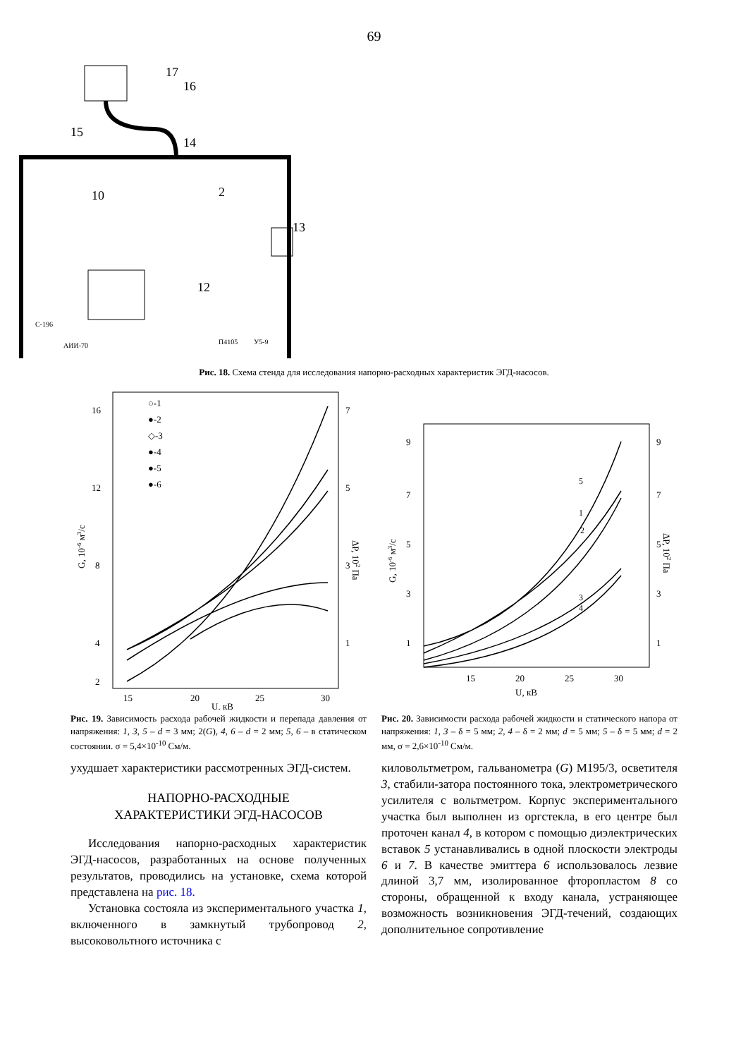69
17
16
15
14
2
10
13
12
С-196
АИИ-70
П4105
У5-9
Рис. 18. Схема стенда для исследования напорно-расходных характеристик ЭГД-насосов.
16
12
8
4
2
7
5
3
1
15
20
25
30
U, кВ
G, 10-6 м3/с
ΔP, 102 Па
○-1
●-2
◇-3
●-4
●-5
●-6
Рис. 19. Зависимость расхода рабочей жидкости и перепада давления от напряжения: 1, 3, 5 – d = 3 мм; 2(G), 4, 6 – d = 2 мм; 5, 6 – в статическом состоянии. σ = 5,4×10<sup>-10</sup> См/м.
9
7
5
3
1
9
7
5
3
1
15
20
25
30
U, кВ
G, 10-6 м3/с
ΔP, 102 Па
5
1
2
3
4
Рис. 20. Зависимости расхода рабочей жидкости и статического напора от напряжения: 1, 3 – δ = 5 мм; 2, 4 – δ = 2 мм; d = 5 мм; 5 – δ = 5 мм; d = 2 мм, σ = 2,6×10<sup>-10</sup> См/м.
ухудшает характеристики рассмотренных ЭГД-систем.
НАПОРНО-РАСХОДНЫЕ
ХАРАКТЕРИСТИКИ ЭГД-НАСОСОВ
Исследования напорно-расходных характеристик ЭГД-насосов, разработанных на основе полученных результатов, проводились на установке, схема которой представлена на рис. 18.
Установка состояла из экспериментального участка 1, включенного в замкнутый трубопровод 2, высоковольтного источника с
киловольтметром, гальванометра (G) М195/3, осветителя 3, стабили-затора постоянного тока, электрометрического усилителя с вольтметром. Корпус экспериментального участка был выполнен из оргстекла, в его центре был проточен канал 4, в котором с помощью диэлектрических вставок 5 устанавливались в одной плоскости электроды 6 и 7. В качестве эмиттера 6 использовалось лезвие длиной 3,7 мм, изолированное фторопластом 8 со стороны, обращенной к входу канала, устраняющее возможность возникновения ЭГД-течений, создающих дополнительное сопротивление